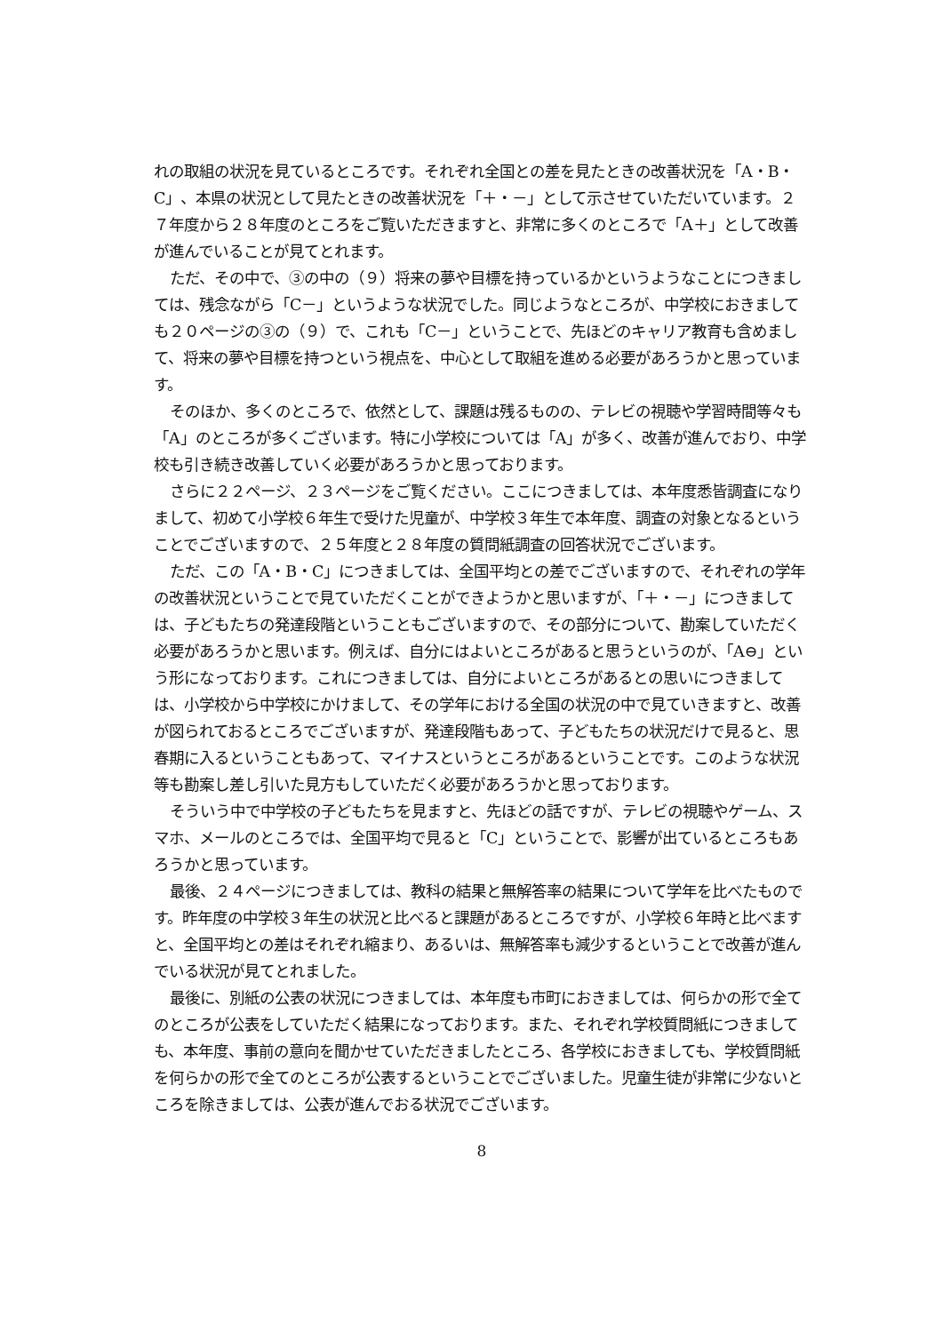れの取組の状況を見ているところです。それぞれ全国との差を見たときの改善状況を「A・B・C」、本県の状況として見たときの改善状況を「＋・－」として示させていただいています。２７年度から２８年度のところをご覧いただきますと、非常に多くのところで「A＋」として改善が進んでいることが見てとれます。
ただ、その中で、③の中の（９）将来の夢や目標を持っているかというようなことにつきましては、残念ながら「C－」というような状況でした。同じようなところが、中学校におきましても２０ページの③の（９）で、これも「C－」ということで、先ほどのキャリア教育も含めまして、将来の夢や目標を持つという視点を、中心として取組を進める必要があろうかと思っています。
そのほか、多くのところで、依然として、課題は残るものの、テレビの視聴や学習時間等々も「A」のところが多くございます。特に小学校については「A」が多く、改善が進んでおり、中学校も引き続き改善していく必要があろうかと思っております。
さらに２２ページ、２３ページをご覧ください。ここにつきましては、本年度悉皆調査になりまして、初めて小学校６年生で受けた児童が、中学校３年生で本年度、調査の対象となるということでございますので、２５年度と２８年度の質問紙調査の回答状況でございます。
ただ、この「A・B・C」につきましては、全国平均との差でございますので、それぞれの学年の改善状況ということで見ていただくことができようかと思いますが、「＋・－」につきましては、子どもたちの発達段階ということもございますので、その部分について、勘案していただく必要があろうかと思います。例えば、自分にはよいところがあると思うというのが、「A⊖」という形になっております。これにつきましては、自分によいところがあるとの思いにつきましては、小学校から中学校にかけまして、その学年における全国の状況の中で見ていきますと、改善が図られておるところでございますが、発達段階もあって、子どもたちの状況だけで見ると、思春期に入るということもあって、マイナスというところがあるということです。このような状況等も勘案し差し引いた見方もしていただく必要があろうかと思っております。
そういう中で中学校の子どもたちを見ますと、先ほどの話ですが、テレビの視聴やゲーム、スマホ、メールのところでは、全国平均で見ると「C」ということで、影響が出ているところもあろうかと思っています。
最後、２４ページにつきましては、教科の結果と無解答率の結果について学年を比べたものです。昨年度の中学校３年生の状況と比べると課題があるところですが、小学校６年時と比べますと、全国平均との差はそれぞれ縮まり、あるいは、無解答率も減少するということで改善が進んでいる状況が見てとれました。
最後に、別紙の公表の状況につきましては、本年度も市町におきましては、何らかの形で全てのところが公表をしていただく結果になっております。また、それぞれ学校質問紙につきましても、本年度、事前の意向を聞かせていただきましたところ、各学校におきましても、学校質問紙を何らかの形で全てのところが公表するということでございました。児童生徒が非常に少ないところを除きましては、公表が進んでおる状況でございます。
8